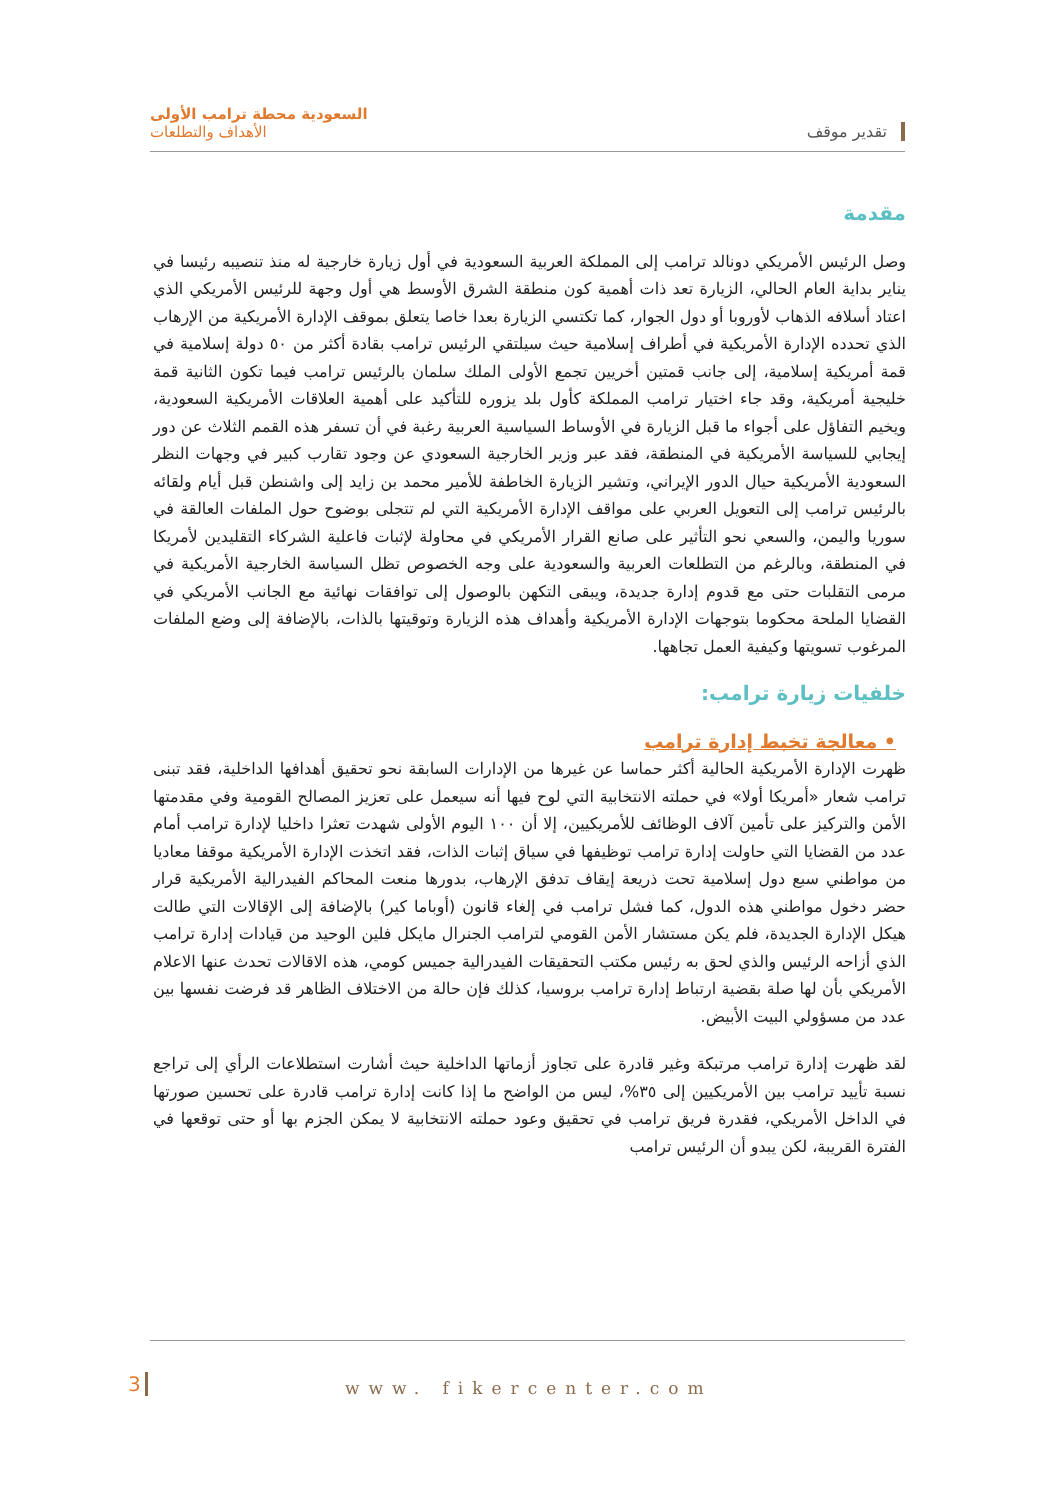تقدير موقف
السعودية محطة ترامب الأولى
الأهداف والتطلعات
مقدمة
وصل الرئيس الأمريكي دونالد ترامب إلى المملكة العربية السعودية في أول زيارة خارجية له منذ تنصيبه رئيسا في يناير بداية العام الحالي، الزيارة تعد ذات أهمية كون منطقة الشرق الأوسط هي أول وجهة للرئيس الأمريكي الذي اعتاد أسلافه الذهاب لأوروبا أو دول الجوار، كما تكتسي الزيارة بعدا خاصا يتعلق بموقف الإدارة الأمريكية من الإرهاب الذي تحدده الإدارة الأمريكية في أطراف إسلامية حيث سيلتقي الرئيس ترامب بقادة أكثر من ٥٠ دولة إسلامية في قمة أمريكية إسلامية، إلى جانب قمتين أخريين تجمع الأولى الملك سلمان بالرئيس ترامب فيما تكون الثانية قمة خليجية أمريكية، وقد جاء اختيار ترامب المملكة كأول بلد يزوره للتأكيد على أهمية العلاقات الأمريكية السعودية، ويخيم التفاؤل على أجواء ما قبل الزيارة في الأوساط السياسية العربية رغبة في أن تسفر هذه القمم الثلاث عن دور إيجابي للسياسة الأمريكية في المنطقة، فقد عبر وزير الخارجية السعودي عن وجود تقارب كبير في وجهات النظر السعودية الأمريكية حيال الدور الإيراني، وتشير الزيارة الخاطفة للأمير محمد بن زايد إلى واشنطن قبل أيام ولقائه بالرئيس ترامب إلى التعويل العربي على مواقف الإدارة الأمريكية التي لم تتجلى بوضوح حول الملفات العالقة في سوريا واليمن، والسعي نحو التأثير على صانع القرار الأمريكي في محاولة لإثبات فاعلية الشركاء التقليدين لأمريكا في المنطقة، وبالرغم من التطلعات العربية والسعودية على وجه الخصوص تظل السياسة الخارجية الأمريكية في مرمى التقلبات حتى مع قدوم إدارة جديدة، ويبقى التكهن بالوصول إلى توافقات نهائية مع الجانب الأمريكي في القضايا الملحة محكوما بتوجهات الإدارة الأمريكية وأهداف هذه الزيارة وتوقيتها بالذات، بالإضافة إلى وضع الملفات المرغوب تسويتها وكيفية العمل تجاهها.
خلفيات زيارة ترامب:
• معالجة تخبط إدارة ترامب
ظهرت الإدارة الأمريكية الحالية أكثر حماسا عن غيرها من الإدارات السابقة نحو تحقيق أهدافها الداخلية، فقد تبنى ترامب شعار «أمريكا أولا» في حملته الانتخابية التي لوح فيها أنه سيعمل على تعزيز المصالح القومية وفي مقدمتها الأمن والتركيز على تأمين آلاف الوظائف للأمريكيين، إلا أن ١٠٠ اليوم الأولى شهدت تعثرا داخليا لإدارة ترامب أمام عدد من القضايا التي حاولت إدارة ترامب توظيفها في سياق إثبات الذات، فقد اتخذت الإدارة الأمريكية موقفا معاديا من مواطني سبع دول إسلامية تحت ذريعة إيقاف تدفق الإرهاب، بدورها منعت المحاكم الفيدرالية الأمريكية قرار حضر دخول مواطني هذه الدول، كما فشل ترامب في إلغاء قانون (أوباما كير) بالإضافة إلى الإقالات التي طالت هيكل الإدارة الجديدة، فلم يكن مستشار الأمن القومي لترامب الجنرال مايكل فلين الوحيد من قيادات إدارة ترامب الذي أزاحه الرئيس والذي لحق به رئيس مكتب التحقيقات الفيدرالية جميس كومي، هذه الاقالات تحدث عنها الاعلام الأمريكي بأن لها صلة بقضية ارتباط إدارة ترامب بروسيا، كذلك فإن حالة من الاختلاف الظاهر قد فرضت نفسها بين عدد من مسؤولي البيت الأبيض.
لقد ظهرت إدارة ترامب مرتبكة وغير قادرة على تجاوز أزماتها الداخلية حيث أشارت استطلاعات الرأي إلى تراجع نسبة تأييد ترامب بين الأمريكيين إلى ٣٥%، ليس من الواضح ما إذا كانت إدارة ترامب قادرة على تحسين صورتها في الداخل الأمريكي، فقدرة فريق ترامب في تحقيق وعود حملته الانتخابية لا يمكن الجزم بها أو حتى توقعها في الفترة القريبة، لكن يبدو أن الرئيس ترامب
3 www. fikercenter.com